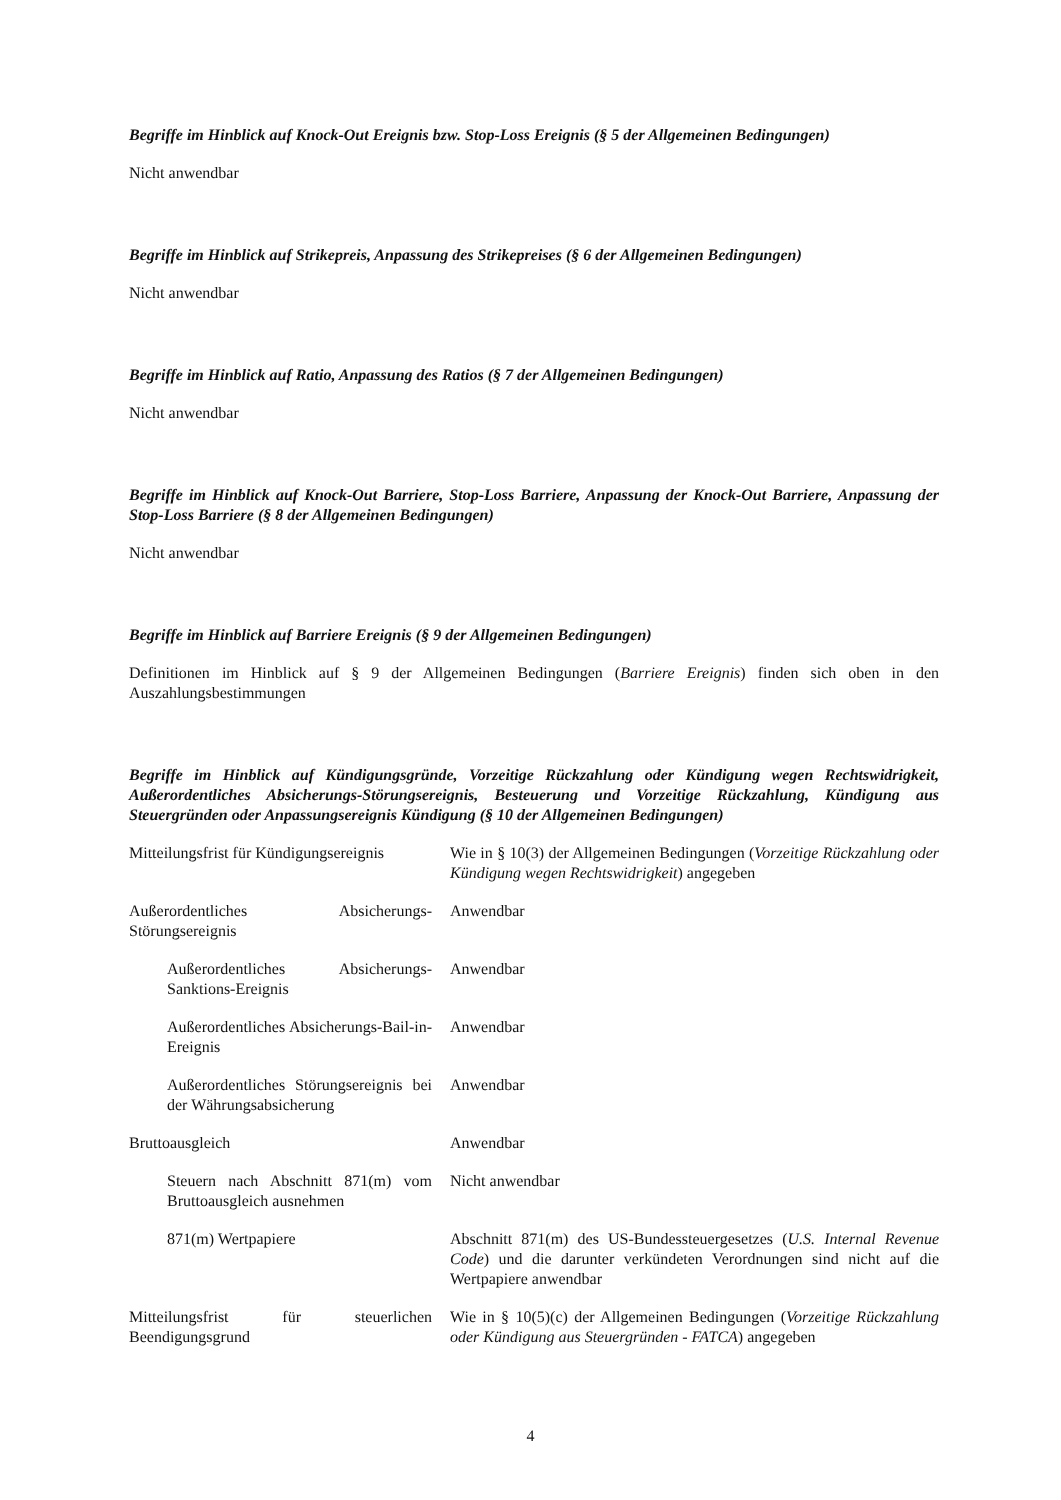Begriffe im Hinblick auf Knock-Out Ereignis bzw. Stop-Loss Ereignis (§ 5 der Allgemeinen Bedingungen)
Nicht anwendbar
Begriffe im Hinblick auf Strikepreis, Anpassung des Strikepreises (§ 6 der Allgemeinen Bedingungen)
Nicht anwendbar
Begriffe im Hinblick auf Ratio, Anpassung des Ratios (§ 7 der Allgemeinen Bedingungen)
Nicht anwendbar
Begriffe im Hinblick auf Knock-Out Barriere, Stop-Loss Barriere, Anpassung der Knock-Out Barriere, Anpassung der Stop-Loss Barriere (§ 8 der Allgemeinen Bedingungen)
Nicht anwendbar
Begriffe im Hinblick auf Barriere Ereignis (§ 9 der Allgemeinen Bedingungen)
Definitionen im Hinblick auf § 9 der Allgemeinen Bedingungen (Barriere Ereignis) finden sich oben in den Auszahlungsbestimmungen
Begriffe im Hinblick auf Kündigungsgründe, Vorzeitige Rückzahlung oder Kündigung wegen Rechtswidrigkeit, Außerordentliches Absicherungs-Störungsereignis, Besteuerung und Vorzeitige Rückzahlung, Kündigung aus Steuergründen oder Anpassungsereignis Kündigung (§ 10 der Allgemeinen Bedingungen)
| Mitteilungsfrist für Kündigungsereignis | Wie in § 10(3) der Allgemeinen Bedingungen ( Vorzeitige Rückzahlung oder Kündigung wegen Rechtswidrigkeit ) angegeben |
| Außerordentliches Absicherungs-Störungsereignis | Anwendbar |
| Außerordentliches Absicherungs-Sanktions-Ereignis | Anwendbar |
| Außerordentliches Absicherungs-Bail-in-Ereignis | Anwendbar |
| Außerordentliches Störungsereignis bei der Währungsabsicherung | Anwendbar |
| Bruttoausgleich | Anwendbar |
| Steuern nach Abschnitt 871(m) vom Bruttoausgleich ausnehmen | Nicht anwendbar |
| 871(m) Wertpapiere | Abschnitt 871(m) des US-Bundessteuergesetzes ( U.S. Internal Revenue Code ) und die darunter verkündeten Verordnungen sind nicht auf die Wertpapiere anwendbar |
| Mitteilungsfrist für steuerlichen Beendigungsgrund | Wie in § 10(5)(c) der Allgemeinen Bedingungen ( Vorzeitige Rückzahlung oder Kündigung aus Steuergründen - FATCA ) angegeben |
4